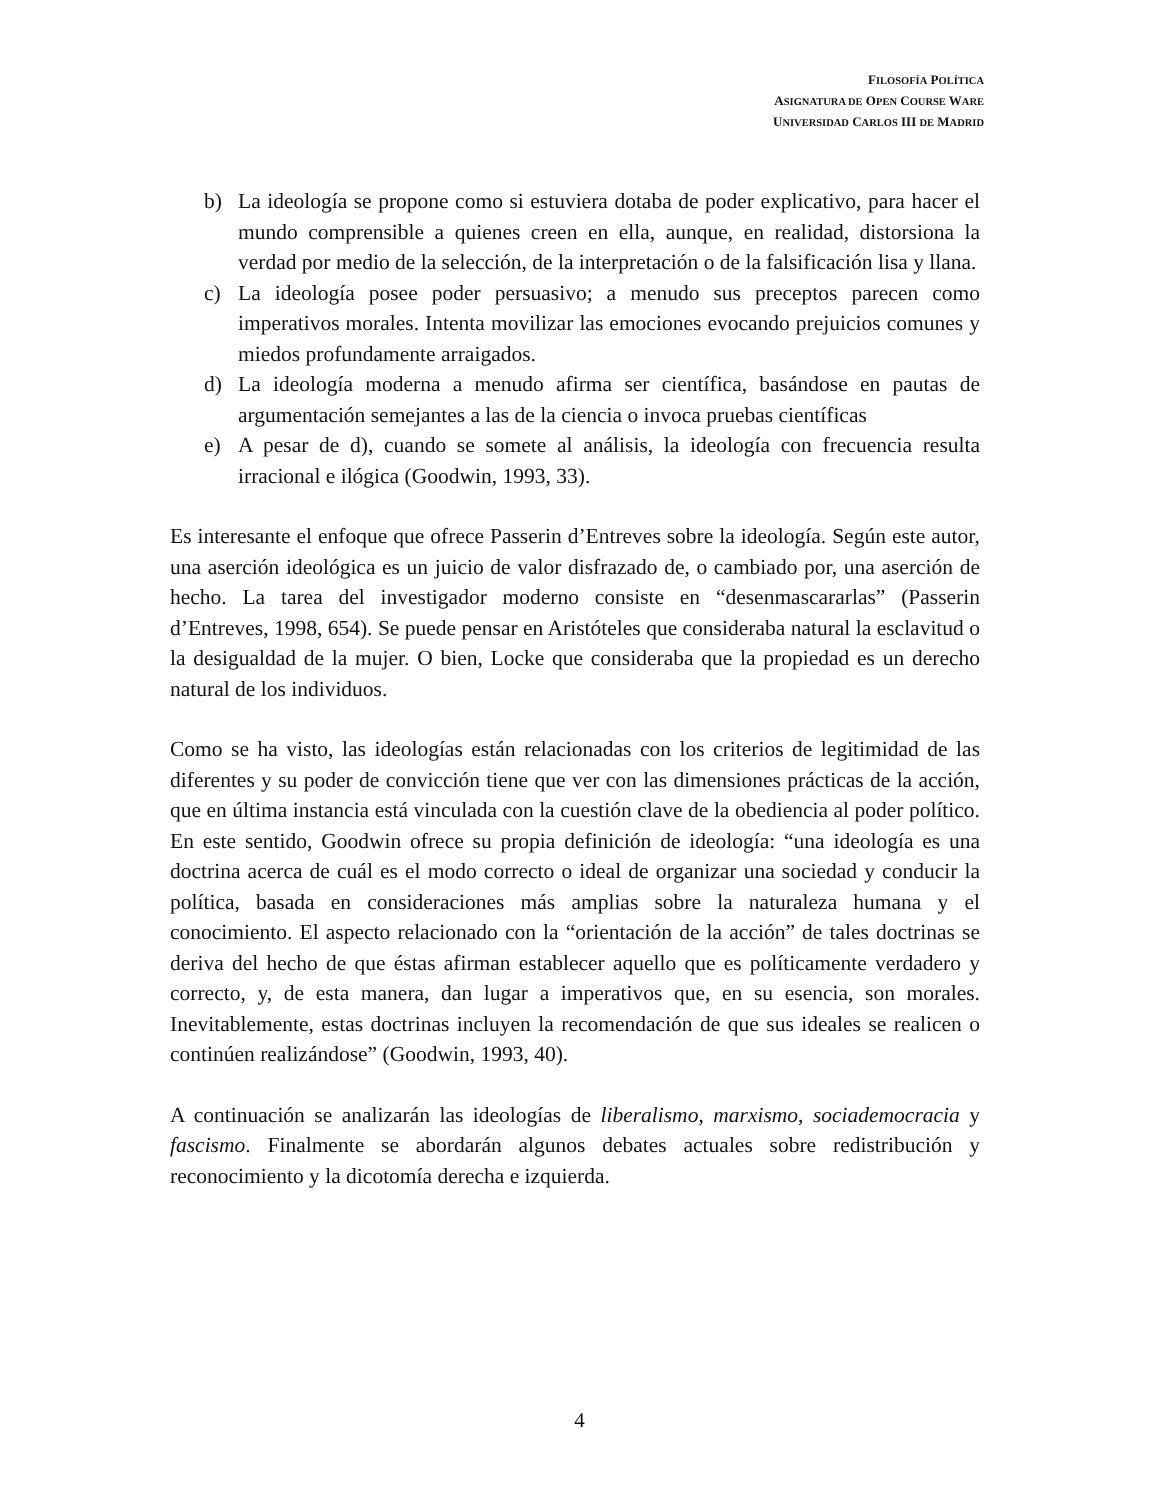FILOSOFÍA POLÍTICA
ASIGNATURA DE OPEN COURSE WARE
UNIVERSIDAD CARLOS III DE MADRID
b) La ideología se propone como si estuviera dotaba de poder explicativo, para hacer el mundo comprensible a quienes creen en ella, aunque, en realidad, distorsiona la verdad por medio de la selección, de la interpretación o de la falsificación lisa y llana.
c) La ideología posee poder persuasivo; a menudo sus preceptos parecen como imperativos morales. Intenta movilizar las emociones evocando prejuicios comunes y miedos profundamente arraigados.
d) La ideología moderna a menudo afirma ser científica, basándose en pautas de argumentación semejantes a las de la ciencia o invoca pruebas científicas
e) A pesar de d), cuando se somete al análisis, la ideología con frecuencia resulta irracional e ilógica (Goodwin, 1993, 33).
Es interesante el enfoque que ofrece Passerin d’Entreves sobre la ideología. Según este autor, una aserción ideológica es un juicio de valor disfrazado de, o cambiado por, una aserción de hecho. La tarea del investigador moderno consiste en “desenmascararlas” (Passerin d’Entreves, 1998, 654). Se puede pensar en Aristóteles que consideraba natural la esclavitud o la desigualdad de la mujer. O bien, Locke que consideraba que la propiedad es un derecho natural de los individuos.
Como se ha visto, las ideologías están relacionadas con los criterios de legitimidad de las diferentes y su poder de convicción tiene que ver con las dimensiones prácticas de la acción, que en última instancia está vinculada con la cuestión clave de la obediencia al poder político. En este sentido, Goodwin ofrece su propia definición de ideología: “una ideología es una doctrina acerca de cuál es el modo correcto o ideal de organizar una sociedad y conducir la política, basada en consideraciones más amplias sobre la naturaleza humana y el conocimiento. El aspecto relacionado con la “orientación de la acción” de tales doctrinas se deriva del hecho de que éstas afirman establecer aquello que es políticamente verdadero y correcto, y, de esta manera, dan lugar a imperativos que, en su esencia, son morales. Inevitablemente, estas doctrinas incluyen la recomendación de que sus ideales se realicen o continúen realizándose” (Goodwin, 1993, 40).
A continuación se analizarán las ideologías de liberalismo, marxismo, sociademocracia y fascismo. Finalmente se abordarán algunos debates actuales sobre redistribución y reconocimiento y la dicotomía derecha e izquierda.
4